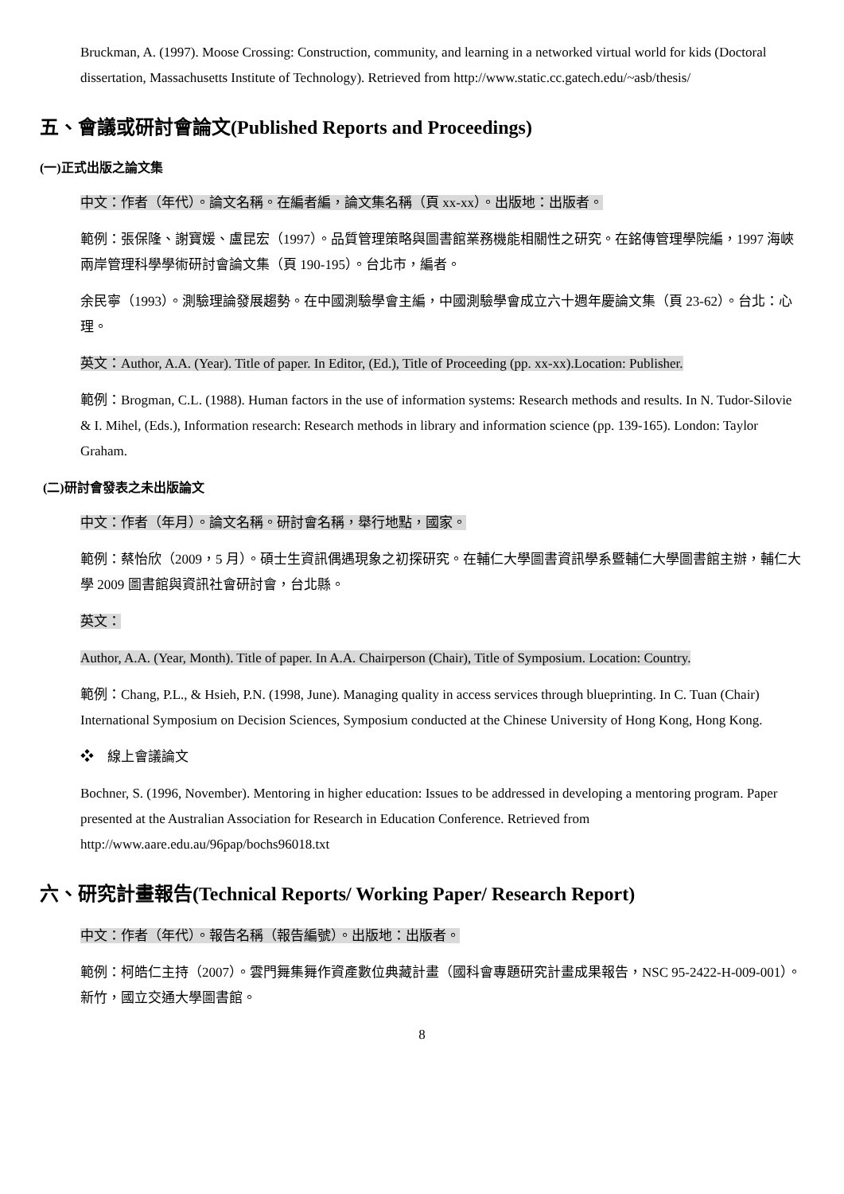Bruckman, A. (1997). Moose Crossing: Construction, community, and learning in a networked virtual world for kids (Doctoral dissertation, Massachusetts Institute of Technology). Retrieved from http://www.static.cc.gatech.edu/~asb/thesis/
五、會議或研討會論文(Published Reports and Proceedings)
(一)正式出版之論文集
中文：作者（年代）。論文名稱。在編者編，論文集名稱（頁 xx-xx）。出版地：出版者。
範例：張保隆、謝寶媛、盧昆宏（1997）。品質管理策略與圖書館業務機能相關性之研究。在銘傳管理學院編，1997 海峽兩岸管理科學學術研討會論文集（頁 190-195）。台北市，編者。
余民寧（1993）。測驗理論發展趨勢。在中國測驗學會主編，中國測驗學會成立六十週年慶論文集（頁 23-62）。台北：心理。
英文：Author, A.A. (Year). Title of paper. In Editor, (Ed.), Title of Proceeding (pp. xx-xx).Location: Publisher.
範例：Brogman, C.L. (1988). Human factors in the use of information systems: Research methods and results. In N. Tudor-Silovie & I. Mihel, (Eds.), Information research: Research methods in library and information science (pp. 139-165). London: Taylor Graham.
(二)研討會發表之未出版論文
中文：作者（年月）。論文名稱。研討會名稱，舉行地點，國家。
範例：蔡怡欣（2009，5 月）。碩士生資訊偶遇現象之初探研究。在輔仁大學圖書資訊學系暨輔仁大學圖書館主辦，輔仁大學 2009 圖書館與資訊社會研討會，台北縣。
英文：
Author, A.A. (Year, Month). Title of paper. In A.A. Chairperson (Chair), Title of Symposium. Location: Country.
範例：Chang, P.L., & Hsieh, P.N. (1998, June). Managing quality in access services through blueprinting. In C. Tuan (Chair) International Symposium on Decision Sciences, Symposium conducted at the Chinese University of Hong Kong, Hong Kong.
❖ 線上會議論文
Bochner, S. (1996, November). Mentoring in higher education: Issues to be addressed in developing a mentoring program. Paper presented at the Australian Association for Research in Education Conference. Retrieved from http://www.aare.edu.au/96pap/bochs96018.txt
六、研究計畫報告(Technical Reports/ Working Paper/ Research Report)
中文：作者（年代）。報告名稱（報告編號）。出版地：出版者。
範例：柯皓仁主持（2007）。雲門舞集舞作資產數位典藏計畫（國科會專題研究計畫成果報告，NSC 95-2422-H-009-001）。新竹，國立交通大學圖書館。
8